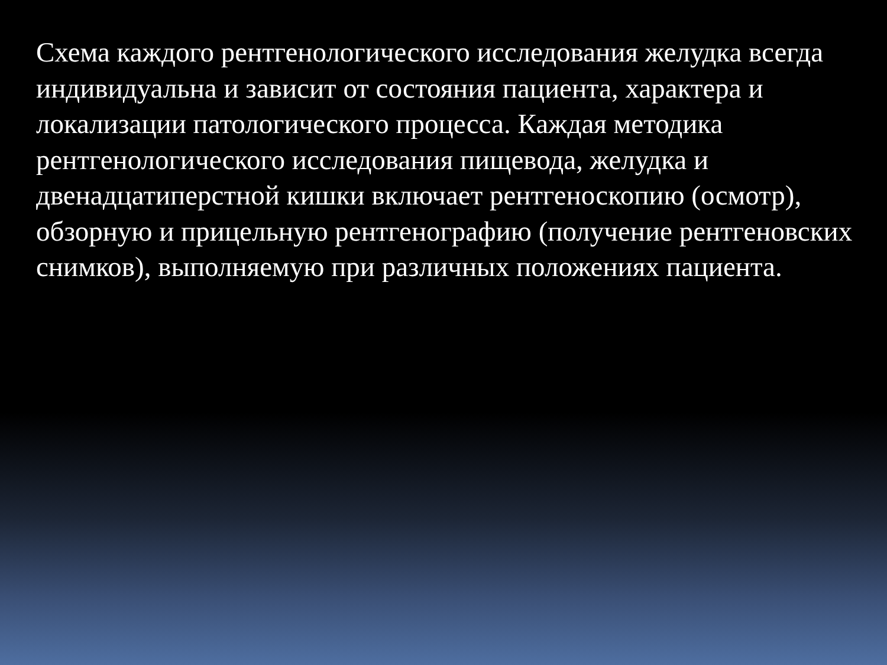Схема каждого рентгенологического исследования желудка всегда индивидуальна и зависит от состояния пациента, характера и локализации патологического процесса. Каждая методика рентгенологического исследования пищевода, желудка и двенадцатиперстной кишки включает рентгеноскопию (осмотр), обзорную и прицельную рентгенографию (получение рентгеновских снимков), выполняемую при различных положениях пациента.